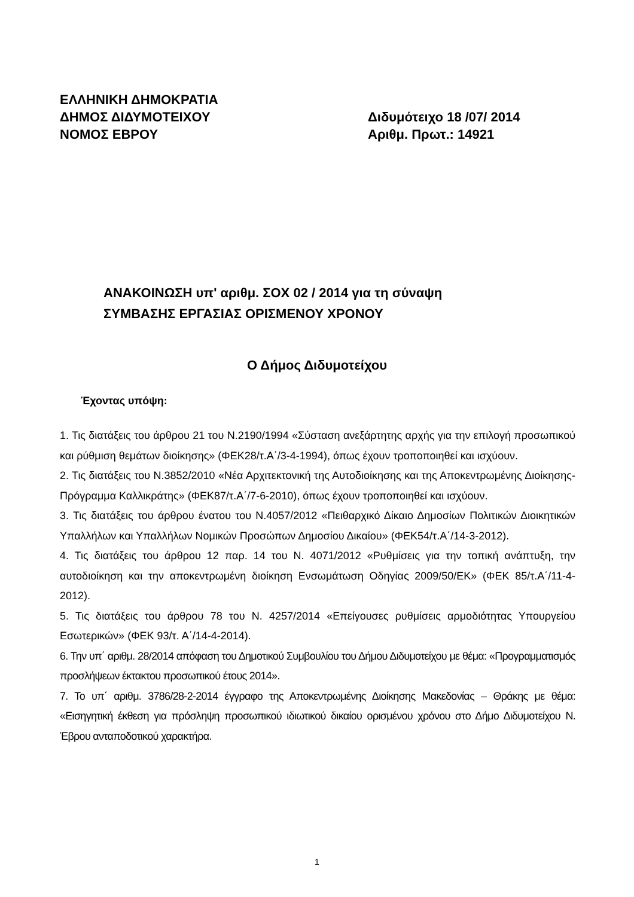ΕΛΛΗΝΙΚΗ ΔΗΜΟΚΡΑΤΙΑ
ΔΗΜΟΣ ΔΙΔΥΜΟΤΕΙΧΟΥ Διδυμότειχο 18 /07/ 2014
ΝΟΜΟΣ ΕΒΡΟΥ Αριθμ. Πρωτ.: 14921
ΑΝΑΚΟΙΝΩΣΗ υπ' αριθμ. ΣΟΧ 02 / 2014 για τη σύναψη
ΣΥΜΒΑΣΗΣ ΕΡΓΑΣΙΑΣ ΟΡΙΣΜΕΝΟΥ ΧΡΟΝΟΥ
Ο Δήμος Διδυμοτείχου
Έχοντας υπόψη:
1. Τις διατάξεις του άρθρου 21 του Ν.2190/1994 «Σύσταση ανεξάρτητης αρχής για την επιλογή προσωπικού και ρύθμιση θεμάτων διοίκησης» (ΦΕΚ28/τ.Α΄/3-4-1994), όπως έχουν τροποποιηθεί και ισχύουν.
2. Τις διατάξεις του Ν.3852/2010 «Νέα Αρχιτεκτονική της Αυτοδιοίκησης και της Αποκεντρωμένης Διοίκησης-Πρόγραμμα Καλλικράτης» (ΦΕΚ87/τ.Α΄/7-6-2010), όπως έχουν τροποποιηθεί και ισχύουν.
3. Τις διατάξεις του άρθρου ένατου του Ν.4057/2012 «Πειθαρχικό Δίκαιο Δημοσίων Πολιτικών Διοικητικών Υπαλλήλων και Υπαλλήλων Νομικών Προσώπων Δημοσίου Δικαίου» (ΦΕΚ54/τ.Α΄/14-3-2012).
4. Τις διατάξεις του άρθρου 12 παρ. 14 του Ν. 4071/2012 «Ρυθμίσεις για την τοπική ανάπτυξη, την αυτοδιοίκηση και την αποκεντρωμένη διοίκηση Ενσωμάτωση Οδηγίας 2009/50/ΕΚ» (ΦΕΚ 85/τ.Α΄/11-4-2012).
5. Τις διατάξεις του άρθρου 78 του Ν. 4257/2014 «Επείγουσες ρυθμίσεις αρμοδιότητας Υπουργείου Εσωτερικών» (ΦΕΚ 93/τ. Α΄/14-4-2014).
6. Την υπ΄ αριθμ. 28/2014 απόφαση του Δημοτικού Συμβουλίου του Δήμου Διδυμοτείχου με θέμα: «Προγραμματισμός προσλήψεων έκτακτου προσωπικού έτους 2014».
7. Το υπ΄ αριθμ. 3786/28-2-2014 έγγραφο της Αποκεντρωμένης Διοίκησης Μακεδονίας – Θράκης με θέμα: «Εισηγητική έκθεση για πρόσληψη προσωπικού ιδιωτικού δικαίου ορισμένου χρόνου στο Δήμο Διδυμοτείχου Ν. Έβρου ανταποδοτικού χαρακτήρα.
1